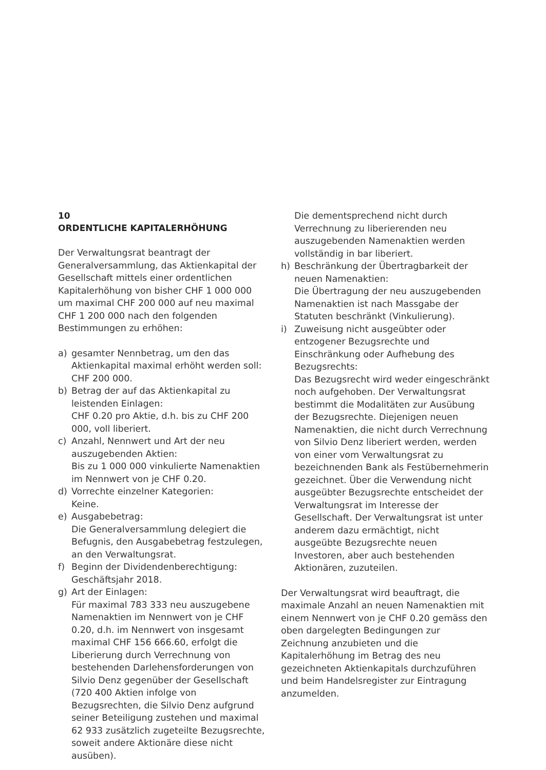10
ORDENTLICHE KAPITALERHÖHUNG
Der Verwaltungsrat beantragt der Generalversammlung, das Aktienkapital der Gesellschaft mittels einer ordentlichen Kapitalerhöhung von bisher CHF 1 000 000 um maximal CHF 200 000 auf neu maximal CHF 1 200 000 nach den folgenden Bestimmungen zu erhöhen:
a) gesamter Nennbetrag, um den das Aktienkapital maximal erhöht werden soll:
CHF 200 000.
b) Betrag der auf das Aktienkapital zu leistenden Einlagen:
CHF 0.20 pro Aktie, d.h. bis zu CHF 200 000, voll liberiert.
c) Anzahl, Nennwert und Art der neu auszugebenden Aktien:
Bis zu 1 000 000 vinkulierte Namenaktien im Nennwert von je CHF 0.20.
d) Vorrechte einzelner Kategorien:
Keine.
e) Ausgabebetrag:
Die Generalversammlung delegiert die Befugnis, den Ausgabebetrag festzulegen, an den Verwaltungsrat.
f) Beginn der Dividendenberechtigung:
Geschäftsjahr 2018.
g) Art der Einlagen:
Für maximal 783 333 neu auszugebene Namenaktien im Nennwert von je CHF 0.20, d.h. im Nennwert von insgesamt maximal CHF 156 666.60, erfolgt die Liberierung durch Verrechnung von bestehenden Darlehensforderungen von Silvio Denz gegenüber der Gesellschaft (720 400 Aktien infolge von Bezugsrechten, die Silvio Denz aufgrund seiner Beteiligung zustehen und maximal 62 933 zusätzlich zugeteilte Bezugsrechte, soweit andere Aktionäre diese nicht ausüben).
Die dementsprechend nicht durch Verrechnung zu liberierenden neu auszugebenden Namenaktien werden vollständig in bar liberiert.
h) Beschränkung der Übertragbarkeit der neuen Namenaktien:
Die Übertragung der neu auszugebenden Namenaktien ist nach Massgabe der Statuten beschränkt (Vinkulierung).
i) Zuweisung nicht ausgeübter oder entzogener Bezugsrechte und Einschränkung oder Aufhebung des Bezugsrechts:
Das Bezugsrecht wird weder eingeschränkt noch aufgehoben. Der Verwaltungsrat bestimmt die Modalitäten zur Ausübung der Bezugsrechte. Diejenigen neuen Namenaktien, die nicht durch Verrechnung von Silvio Denz liberiert werden, werden von einer vom Verwaltungsrat zu bezeichnenden Bank als Festübernehmerin gezeichnet. Über die Verwendung nicht ausgeübter Bezugsrechte entscheidet der Verwaltungsrat im Interesse der Gesellschaft. Der Verwaltungsrat ist unter anderem dazu ermächtigt, nicht ausgeübte Bezugsrechte neuen Investoren, aber auch bestehenden Aktionären, zuzuteilen.
Der Verwaltungsrat wird beauftragt, die maximale Anzahl an neuen Namenaktien mit einem Nennwert von je CHF 0.20 gemäss den oben dargelegten Bedingungen zur Zeichnung anzubieten und die Kapitalerhöhung im Betrag des neu gezeichneten Aktienkapitals durchzuführen und beim Handelsregister zur Eintragung anzumelden.